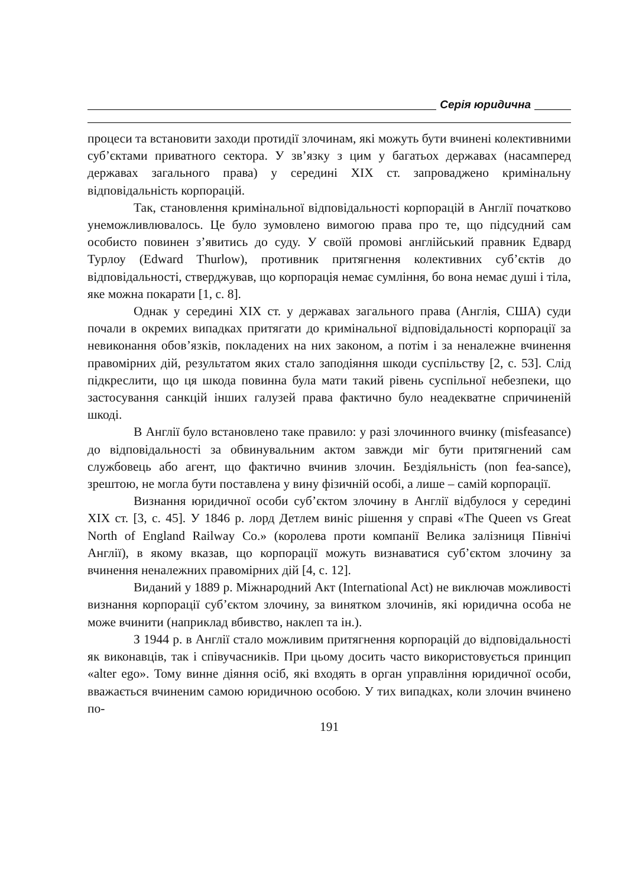Серія юридична
процеси та встановити заходи протидії злочинам, які можуть бути вчинені колективними суб’єктами приватного сектора. У зв’язку з цим у багатьох державах (насамперед державах загального права) у середині XIX ст. запроваджено кримінальну відповідальність корпорацій.
Так, становлення кримінальної відповідальності корпорацій в Англії початково унеможливлювалось. Це було зумовлено вимогою права про те, що підсудний сам особисто повинен з’явитись до суду. У своїй промові англійський правник Едвард Турлоу (Edward Thurlow), противник притягнення колективних суб’єктів до відповідальності, стверджував, що корпорація немає сумління, бо вона немає душі і тіла, яке можна покарати [1, с. 8].
Однак у середині XIX ст. у державах загального права (Англія, США) суди почали в окремих випадках притягати до кримінальної відповідальності корпорації за невиконання обов’язків, покладених на них законом, а потім і за неналежне вчинення правомірних дій, результатом яких стало заподіяння шкоди суспільству [2, с. 53]. Слід підкреслити, що ця шкода повинна була мати такий рівень суспільної небезпеки, що застосування санкцій інших галузей права фактично було неадекватне спричиненій шкоді.
В Англії було встановлено таке правило: у разі злочинного вчинку (misfeasance) до відповідальності за обвинувальним актом завжди міг бути притягнений сам службовець або агент, що фактично вчинив злочин. Бездіяльність (non fea-sance), зрештою, не могла бути поставлена у вину фізичній особі, а лише – самій корпорації.
Визнання юридичної особи суб’єктом злочину в Англії відбулося у середині XIX ст. [3, с. 45]. У 1846 р. лорд Детлем виніс рішення у справі «The Queen vs Great North of England Railway Co.» (королева проти компанії Велика залізниця Північі Англії), в якому вказав, що корпорації можуть визнаватися суб’єктом злочину за вчинення неналежних правомірних дій [4, с. 12].
Виданий у 1889 р. Міжнародний Акт (International Act) не виключав можливості визнання корпорації суб’єктом злочину, за винятком злочинів, які юридична особа не може вчинити (наприклад вбивство, наклеп та ін.).
З 1944 р. в Англії стало можливим притягнення корпорацій до відповідальності як виконавців, так і співучасників. При цьому досить часто використовується принцип «alter ego». Тому винне діяння осіб, які входять в орган управління юридичної особи, вважається вчиненим самою юридичною особою. У тих випадках, коли злочин вчинено по-
191